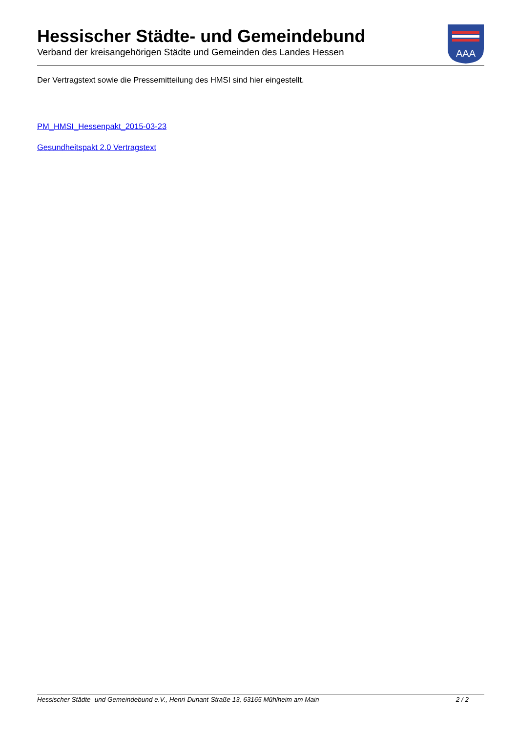Hessischer Städte- und Gemeindebund
Verband der kreisangehörigen Städte und Gemeinden des Landes Hessen
ААА
Der Vertragstext sowie die Pressemitteilung des HMSI sind hier eingestellt.
PM_HMSI_Hessenpakt_2015-03-23
Gesundheitspakt 2.0 Vertragstext
Hessischer Städte- und Gemeindebund e.V., Henri-Dunant-Straße 13, 63165 Mühlheim am Main 2 / 2